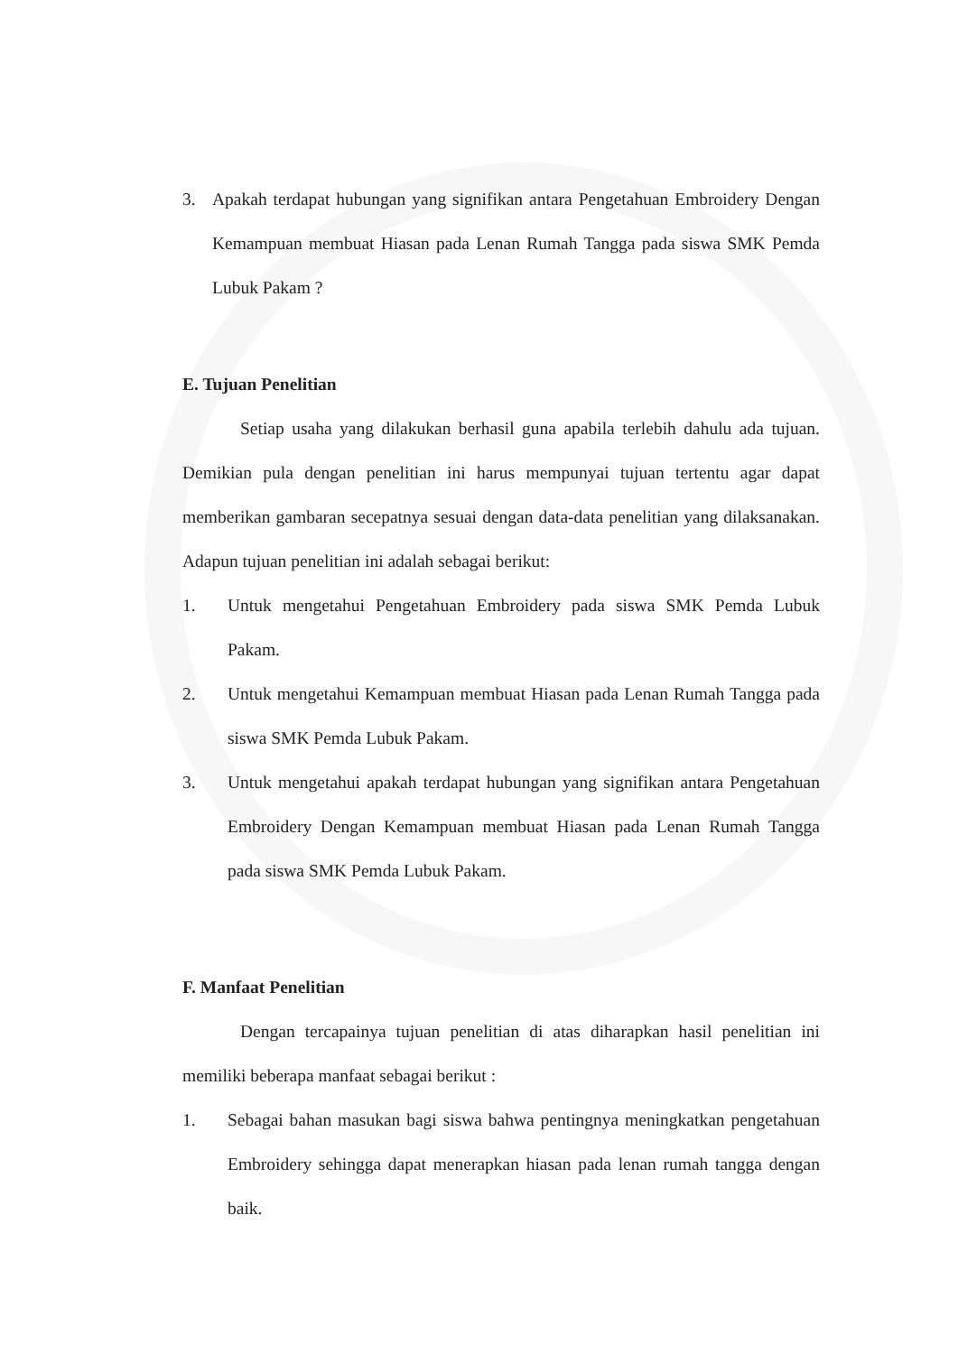3. Apakah terdapat hubungan yang signifikan antara Pengetahuan Embroidery Dengan Kemampuan membuat Hiasan pada Lenan Rumah Tangga pada siswa SMK Pemda Lubuk Pakam ?
E. Tujuan Penelitian
Setiap usaha yang dilakukan berhasil guna apabila terlebih dahulu ada tujuan. Demikian pula dengan penelitian ini harus mempunyai tujuan tertentu agar dapat memberikan gambaran secepatnya sesuai dengan data-data penelitian yang dilaksanakan. Adapun tujuan penelitian ini adalah sebagai berikut:
1. Untuk mengetahui Pengetahuan Embroidery pada siswa SMK Pemda Lubuk Pakam.
2. Untuk mengetahui Kemampuan membuat Hiasan pada Lenan Rumah Tangga pada siswa SMK Pemda Lubuk Pakam.
3. Untuk mengetahui apakah terdapat hubungan yang signifikan antara Pengetahuan Embroidery Dengan Kemampuan membuat Hiasan pada Lenan Rumah Tangga pada siswa SMK Pemda Lubuk Pakam.
F. Manfaat Penelitian
Dengan tercapainya tujuan penelitian di atas diharapkan hasil penelitian ini memiliki beberapa manfaat sebagai berikut :
1. Sebagai bahan masukan bagi siswa bahwa pentingnya meningkatkan pengetahuan Embroidery sehingga dapat menerapkan hiasan pada lenan rumah tangga dengan baik.